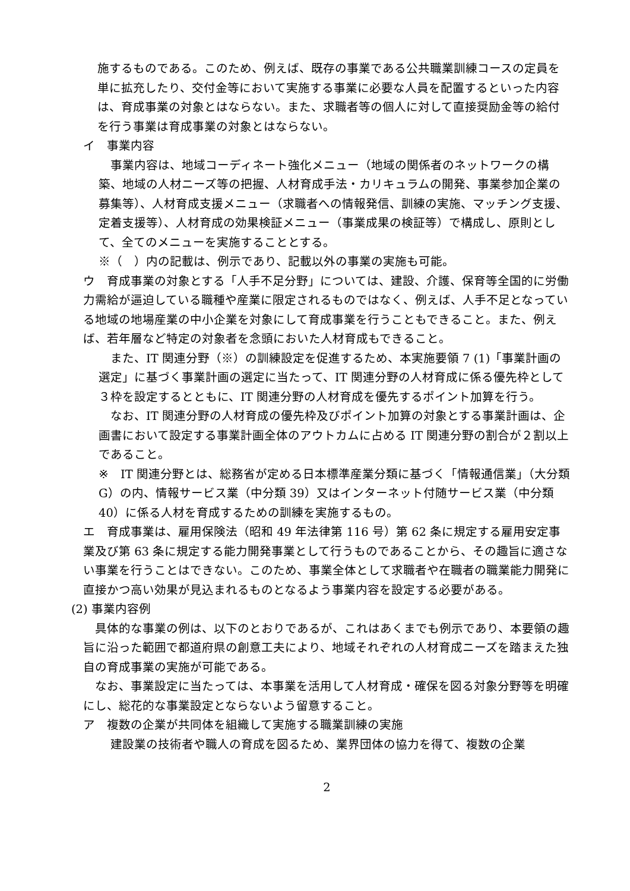施するものである。このため、例えば、既存の事業である公共職業訓練コースの定員を単に拡充したり、交付金等において実施する事業に必要な人員を配置するといった内容は、育成事業の対象とはならない。また、求職者等の個人に対して直接奨励金等の給付を行う事業は育成事業の対象とはならない。
イ　事業内容
　事業内容は、地域コーディネート強化メニュー（地域の関係者のネットワークの構築、地域の人材ニーズ等の把握、人材育成手法・カリキュラムの開発、事業参加企業の募集等）、人材育成支援メニュー（求職者への情報発信、訓練の実施、マッチング支援、定着支援等）、人材育成の効果検証メニュー（事業成果の検証等）で構成し、原則として、全てのメニューを実施することとする。
※（　）内の記載は、例示であり、記載以外の事業の実施も可能。
ウ　育成事業の対象とする「人手不足分野」については、建設、介護、保育等全国的に労働力需給が逼迫している職種や産業に限定されるものではなく、例えば、人手不足となっている地域の地場産業の中小企業を対象にして育成事業を行うこともできること。また、例えば、若年層など特定の対象者を念頭においた人材育成もできること。
　また、IT 関連分野（※）の訓練設定を促進するため、本実施要領 7 (1)「事業計画の選定」に基づく事業計画の選定に当たって、IT 関連分野の人材育成に係る優先枠として３枠を設定するとともに、IT 関連分野の人材育成を優先するポイント加算を行う。
　なお、IT 関連分野の人材育成の優先枠及びポイント加算の対象とする事業計画は、企画書において設定する事業計画全体のアウトカムに占める IT 関連分野の割合が２割以上であること。
※　IT 関連分野とは、総務省が定める日本標準産業分類に基づく「情報通信業」（大分類 G）の内、情報サービス業（中分類 39）又はインターネット付随サービス業（中分類 40）に係る人材を育成するための訓練を実施するもの。
エ　育成事業は、雇用保険法（昭和 49 年法律第 116 号）第 62 条に規定する雇用安定事業及び第 63 条に規定する能力開発事業として行うものであることから、その趣旨に適さない事業を行うことはできない。このため、事業全体として求職者や在職者の職業能力開発に直接かつ高い効果が見込まれるものとなるよう事業内容を設定する必要がある。
(2) 事業内容例
　具体的な事業の例は、以下のとおりであるが、これはあくまでも例示であり、本要領の趣旨に沿った範囲で都道府県の創意工夫により、地域それぞれの人材育成ニーズを踏まえた独自の育成事業の実施が可能である。
　なお、事業設定に当たっては、本事業を活用して人材育成・確保を図る対象分野等を明確にし、総花的な事業設定とならないよう留意すること。
ア　複数の企業が共同体を組織して実施する職業訓練の実施
　建設業の技術者や職人の育成を図るため、業界団体の協力を得て、複数の企業
2